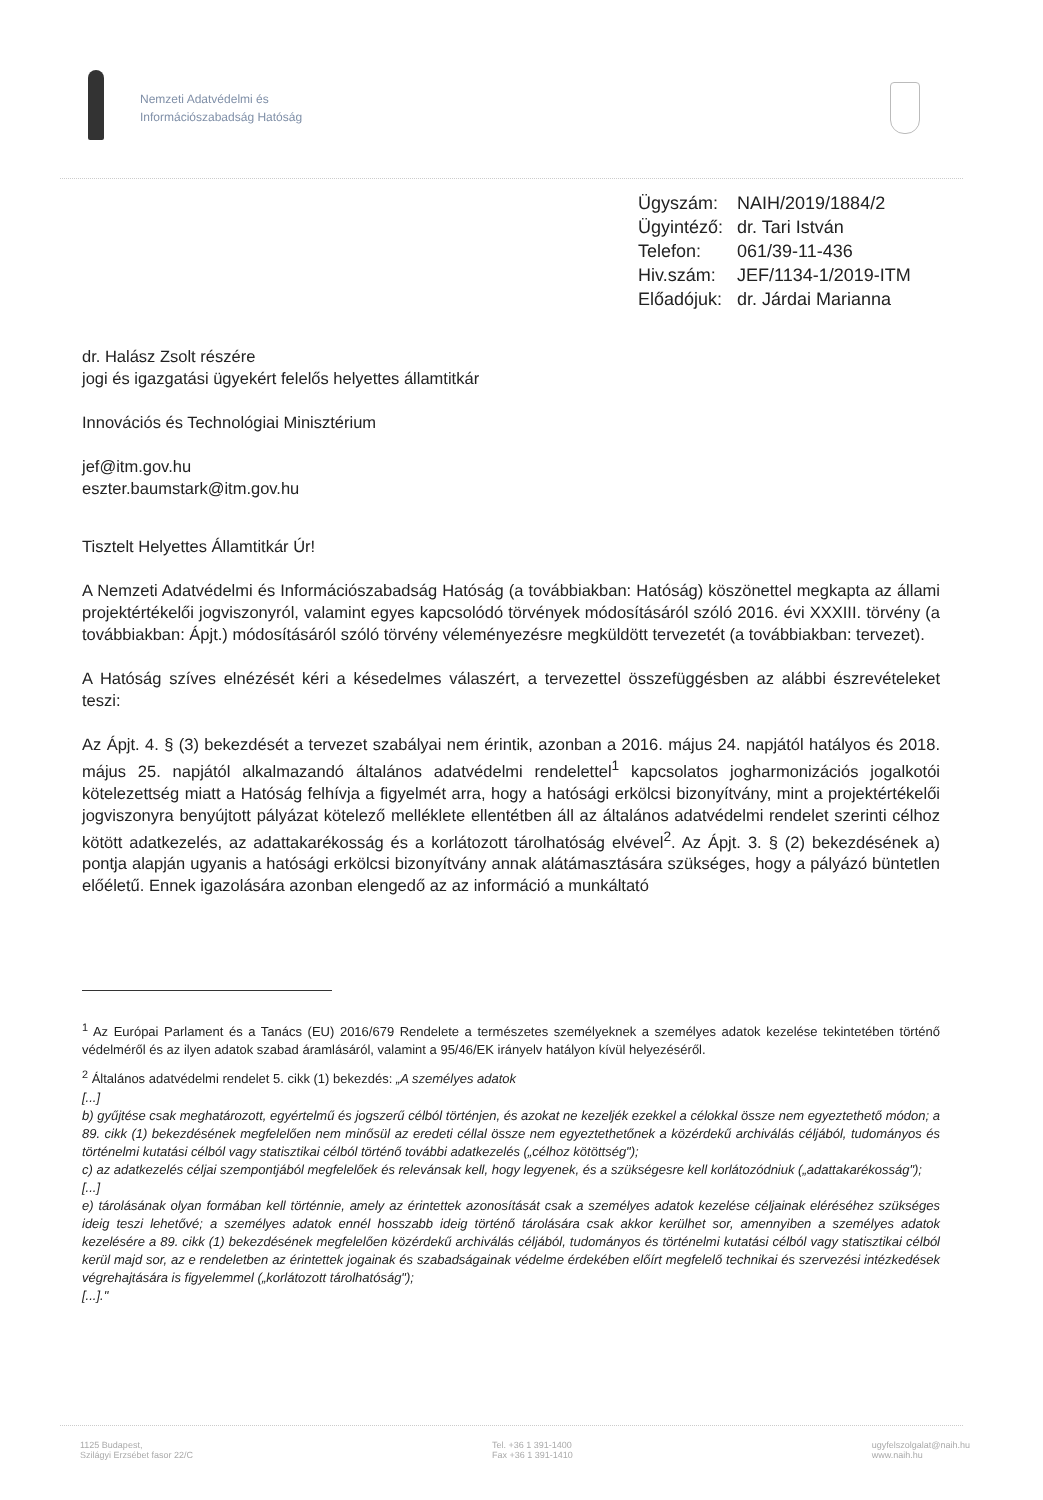Nemzeti Adatvédelmi és
Információszabadság Hatóság
| Ügyszám: | NAIH/2019/1884/2 |
| Ügyintéző: | dr. Tari István |
| Telefon: | 061/39-11-436 |
| Hiv.szám: | JEF/1134-1/2019-ITM |
| Előadójuk: | dr. Járdai Marianna |
dr. Halász Zsolt részére
jogi és igazgatási ügyekért felelős helyettes államtitkár
Innovációs és Technológiai Minisztérium
jef@itm.gov.hu
eszter.baumstark@itm.gov.hu
Tisztelt Helyettes Államtitkár Úr!
A Nemzeti Adatvédelmi és Információszabadság Hatóság (a továbbiakban: Hatóság) köszönettel megkapta az állami projektértékelői jogviszonyról, valamint egyes kapcsolódó törvények módosításáról szóló 2016. évi XXXIII. törvény (a továbbiakban: Ápjt.) módosításáról szóló törvény véleményezésre megküldött tervezetét (a továbbiakban: tervezet).
A Hatóság szíves elnézését kéri a késedelmes válaszért, a tervezettel összefüggésben az alábbi észrevételeket teszi:
Az Ápjt. 4. § (3) bekezdését a tervezet szabályai nem érintik, azonban a 2016. május 24. napjától hatályos és 2018. május 25. napjától alkalmazandó általános adatvédelmi rendelettel<sup>1</sup> kapcsolatos jogharmonizációs jogalkotói kötelezettség miatt a Hatóság felhívja a figyelmét arra, hogy a hatósági erkölcsi bizonyítvány, mint a projektértékelői jogviszonyra benyújtott pályázat kötelező melléklete ellentétben áll az általános adatvédelmi rendelet szerinti célhoz kötött adatkezelés, az adattakarékosság és a korlátozott tárolhatóság elvével<sup>2</sup>. Az Ápjt. 3. § (2) bekezdésének a) pontja alapján ugyanis a hatósági erkölcsi bizonyítvány annak alátámasztására szükséges, hogy a pályázó büntetlen előéletű. Ennek igazolására azonban elengedő az az információ a munkáltató
<sup>1</sup> Az Európai Parlament és a Tanács (EU) 2016/679 Rendelete a természetes személyeknek a személyes adatok kezelése tekintetében történő védelméről és az ilyen adatok szabad áramlásáról, valamint a 95/46/EK irányelv hatályon kívül helyezéséről.
<sup>2</sup> Általános adatvédelmi rendelet 5. cikk (1) bekezdés: „A személyes adatok
[...]
b) gyűjtése csak meghatározott, egyértelmű és jogszerű célból történjen, és azokat ne kezeljék ezekkel a célokkal össze nem egyeztethető módon; a 89. cikk (1) bekezdésének megfelelően nem minősül az eredeti céllal össze nem egyeztethetőnek a közérdekű archiválás céljából, tudományos és történelmi kutatási célból vagy statisztikai célból történő további adatkezelés („célhoz kötöttség");
c) az adatkezelés céljai szempontjából megfelelőek és relevánsak kell, hogy legyenek, és a szükségesre kell korlátozódniuk („adattakarékosság");
[...]
e) tárolásának olyan formában kell történnie, amely az érintettek azonosítását csak a személyes adatok kezelése céljainak eléréséhez szükséges ideig teszi lehetővé; a személyes adatok ennél hosszabb ideig történő tárolására csak akkor kerülhet sor, amennyiben a személyes adatok kezelésére a 89. cikk (1) bekezdésének megfelelően közérdekű archiválás céljából, tudományos és történelmi kutatási célból vagy statisztikai célból kerül majd sor, az e rendeletben az érintettek jogainak és szabadságainak védelme érdekében előírt megfelelő technikai és szervezési intézkedések végrehajtására is figyelemmel („korlátozott tárolhatóság");
[...]."
1125 Budapest,
Szilágyi Erzsébet fasor 22/C
Tel. +36 1 391-1400
Fax +36 1 391-1410
ugyfelszolgalat@naih.hu
www.naih.hu